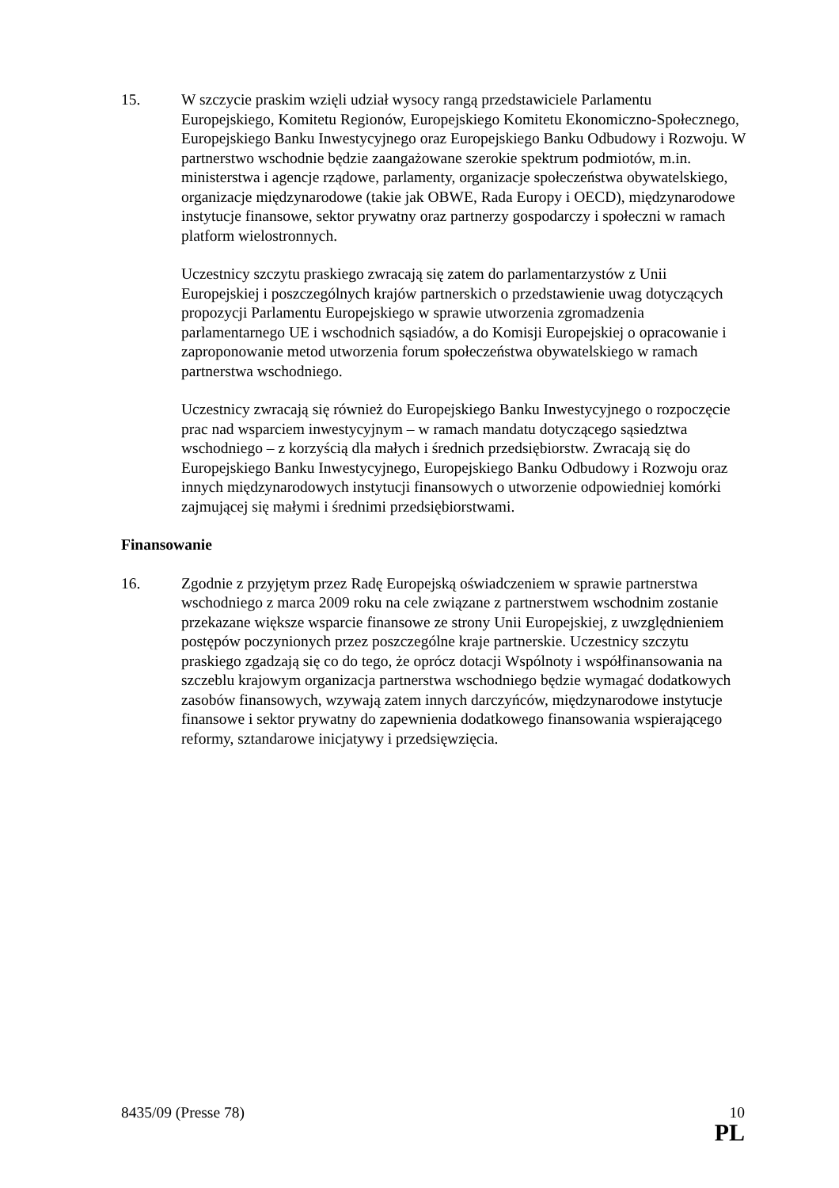15. W szczycie praskim wzięli udział wysocy rangą przedstawiciele Parlamentu Europejskiego, Komitetu Regionów, Europejskiego Komitetu Ekonomiczno-Społecznego, Europejskiego Banku Inwestycyjnego oraz Europejskiego Banku Odbudowy i Rozwoju. W partnerstwo wschodnie będzie zaangażowane szerokie spektrum podmiotów, m.in. ministerstwa i agencje rządowe, parlamenty, organizacje społeczeństwa obywatelskiego, organizacje międzynarodowe (takie jak OBWE, Rada Europy i OECD), międzynarodowe instytucje finansowe, sektor prywatny oraz partnerzy gospodarczy i społeczni w ramach platform wielostronnych.
Uczestnicy szczytu praskiego zwracają się zatem do parlamentarzystów z Unii Europejskiej i poszczególnych krajów partnerskich o przedstawienie uwag dotyczących propozycji Parlamentu Europejskiego w sprawie utworzenia zgromadzenia parlamentarnego UE i wschodnich sąsiadów, a do Komisji Europejskiej o opracowanie i zaproponowanie metod utworzenia forum społeczeństwa obywatelskiego w ramach partnerstwa wschodniego.
Uczestnicy zwracają się również do Europejskiego Banku Inwestycyjnego o rozpoczęcie prac nad wsparciem inwestycyjnym – w ramach mandatu dotyczącego sąsiedztwa wschodniego – z korzyścią dla małych i średnich przedsiębiorstw. Zwracają się do Europejskiego Banku Inwestycyjnego, Europejskiego Banku Odbudowy i Rozwoju oraz innych międzynarodowych instytucji finansowych o utworzenie odpowiedniej komórki zajmującej się małymi i średnimi przedsiębiorstwami.
Finansowanie
16. Zgodnie z przyjętym przez Radę Europejską oświadczeniem w sprawie partnerstwa wschodniego z marca 2009 roku na cele związane z partnerstwem wschodnim zostanie przekazane większe wsparcie finansowe ze strony Unii Europejskiej, z uwzględnieniem postępów poczynionych przez poszczególne kraje partnerskie. Uczestnicy szczytu praskiego zgadzają się co do tego, że oprócz dotacji Wspólnoty i współfinansowania na szczeblu krajowym organizacja partnerstwa wschodniego będzie wymagać dodatkowych zasobów finansowych, wzywają zatem innych darczyńców, międzynarodowe instytucje finansowe i sektor prywatny do zapewnienia dodatkowego finansowania wspierającego reformy, sztandarowe inicjatywy i przedsięwzięcia.
8435/09 (Presse 78) 10
PL